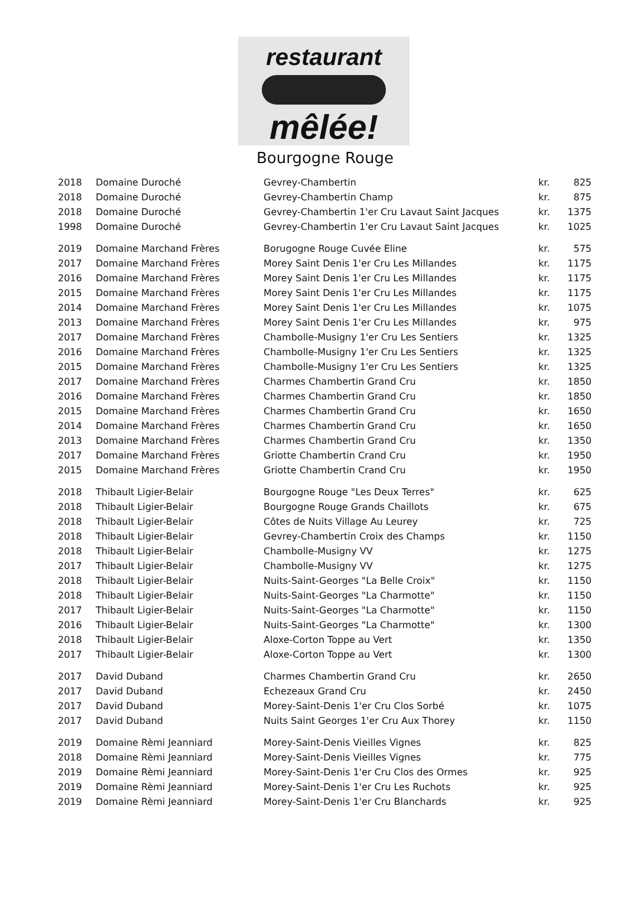restaurant
mêlée!
Bourgogne Rouge
| 2018 | Domaine Duroché | Gevrey-Chambertin | kr. | 825 |
| 2018 | Domaine Duroché | Gevrey-Chambertin Champ | kr. | 875 |
| 2018 | Domaine Duroché | Gevrey-Chambertin 1'er Cru Lavaut Saint Jacques | kr. | 1375 |
| 1998 | Domaine Duroché | Gevrey-Chambertin 1'er Cru Lavaut Saint Jacques | kr. | 1025 |
| 2019 | Domaine Marchand Frères | Borugogne Rouge Cuvée Eline | kr. | 575 |
| 2017 | Domaine Marchand Frères | Morey Saint Denis 1'er Cru Les Millandes | kr. | 1175 |
| 2016 | Domaine Marchand Frères | Morey Saint Denis 1'er Cru Les Millandes | kr. | 1175 |
| 2015 | Domaine Marchand Frères | Morey Saint Denis 1'er Cru Les Millandes | kr. | 1175 |
| 2014 | Domaine Marchand Frères | Morey Saint Denis 1'er Cru Les Millandes | kr. | 1075 |
| 2013 | Domaine Marchand Frères | Morey Saint Denis 1'er Cru Les Millandes | kr. | 975 |
| 2017 | Domaine Marchand Frères | Chambolle-Musigny 1'er Cru Les Sentiers | kr. | 1325 |
| 2016 | Domaine Marchand Frères | Chambolle-Musigny 1'er Cru Les Sentiers | kr. | 1325 |
| 2015 | Domaine Marchand Frères | Chambolle-Musigny 1'er Cru Les Sentiers | kr. | 1325 |
| 2017 | Domaine Marchand Frères | Charmes Chambertin Grand Cru | kr. | 1850 |
| 2016 | Domaine Marchand Frères | Charmes Chambertin Grand Cru | kr. | 1850 |
| 2015 | Domaine Marchand Frères | Charmes Chambertin Grand Cru | kr. | 1650 |
| 2014 | Domaine Marchand Frères | Charmes Chambertin Grand Cru | kr. | 1650 |
| 2013 | Domaine Marchand Frères | Charmes Chambertin Grand Cru | kr. | 1350 |
| 2017 | Domaine Marchand Frères | Griotte Chambertin Crand Cru | kr. | 1950 |
| 2015 | Domaine Marchand Frères | Griotte Chambertin Crand Cru | kr. | 1950 |
| 2018 | Thibault Ligier-Belair | Bourgogne Rouge "Les Deux Terres" | kr. | 625 |
| 2018 | Thibault Ligier-Belair | Bourgogne Rouge Grands Chaillots | kr. | 675 |
| 2018 | Thibault Ligier-Belair | Côtes de Nuits Village Au Leurey | kr. | 725 |
| 2018 | Thibault Ligier-Belair | Gevrey-Chambertin Croix des Champs | kr. | 1150 |
| 2018 | Thibault Ligier-Belair | Chambolle-Musigny VV | kr. | 1275 |
| 2017 | Thibault Ligier-Belair | Chambolle-Musigny VV | kr. | 1275 |
| 2018 | Thibault Ligier-Belair | Nuits-Saint-Georges "La Belle Croix" | kr. | 1150 |
| 2018 | Thibault Ligier-Belair | Nuits-Saint-Georges "La Charmotte" | kr. | 1150 |
| 2017 | Thibault Ligier-Belair | Nuits-Saint-Georges "La Charmotte" | kr. | 1150 |
| 2016 | Thibault Ligier-Belair | Nuits-Saint-Georges "La Charmotte" | kr. | 1300 |
| 2018 | Thibault Ligier-Belair | Aloxe-Corton Toppe au Vert | kr. | 1350 |
| 2017 | Thibault Ligier-Belair | Aloxe-Corton Toppe au Vert | kr. | 1300 |
| 2017 | David Duband | Charmes Chambertin Grand Cru | kr. | 2650 |
| 2017 | David Duband | Echezeaux Grand Cru | kr. | 2450 |
| 2017 | David Duband | Morey-Saint-Denis 1'er Cru Clos Sorbé | kr. | 1075 |
| 2017 | David Duband | Nuits Saint Georges 1'er Cru Aux Thorey | kr. | 1150 |
| 2019 | Domaine Rèmi Jeanniard | Morey-Saint-Denis Vieilles Vignes | kr. | 825 |
| 2018 | Domaine Rèmi Jeanniard | Morey-Saint-Denis Vieilles Vignes | kr. | 775 |
| 2019 | Domaine Rèmi Jeanniard | Morey-Saint-Denis 1'er Cru Clos des Ormes | kr. | 925 |
| 2019 | Domaine Rèmi Jeanniard | Morey-Saint-Denis 1'er Cru Les Ruchots | kr. | 925 |
| 2019 | Domaine Rèmi Jeanniard | Morey-Saint-Denis 1'er Cru Blanchards | kr. | 925 |